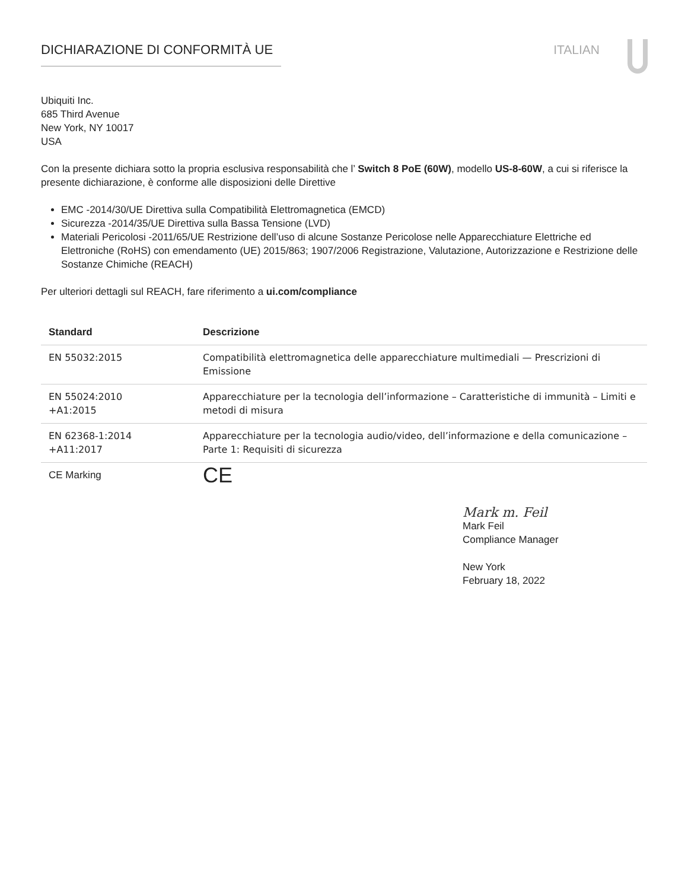DICHIARAZIONE DI CONFORMITÀ UE ITALIAN
Ubiquiti Inc.
685 Third Avenue
New York, NY 10017
USA
Con la presente dichiara sotto la propria esclusiva responsabilità che l’ Switch 8 PoE (60W), modello US-8-60W, a cui si riferisce la presente dichiarazione, è conforme alle disposizioni delle Direttive
EMC -2014/30/UE Direttiva sulla Compatibilità Elettromagnetica (EMCD)
Sicurezza -2014/35/UE Direttiva sulla Bassa Tensione (LVD)
Materiali Pericolosi -2011/65/UE Restrizione dell’uso di alcune Sostanze Pericolose nelle Apparecchiature Elettriche ed Elettroniche (RoHS) con emendamento (UE) 2015/863; 1907/2006 Registrazione, Valutazione, Autorizzazione e Restrizione delle Sostanze Chimiche (REACH)
Per ulteriori dettagli sul REACH, fare riferimento a ui.com/compliance
| Standard | Descrizione |
| --- | --- |
| EN 55032:2015 | Compatibilità elettromagnetica delle apparecchiature multimediali — Prescrizioni di Emissione |
| EN 55024:2010 +A1:2015 | Apparecchiature per la tecnologia dell’informazione – Caratteristiche di immunità – Limiti e metodi di misura |
| EN 62368-1:2014 +A11:2017 | Apparecchiature per la tecnologia audio/video, dell’informazione e della comunicazione – Parte 1: Requisiti di sicurezza |
| CE Marking | CE |
Mark m. Feil
Mark Feil
Compliance Manager
New York
February 18, 2022